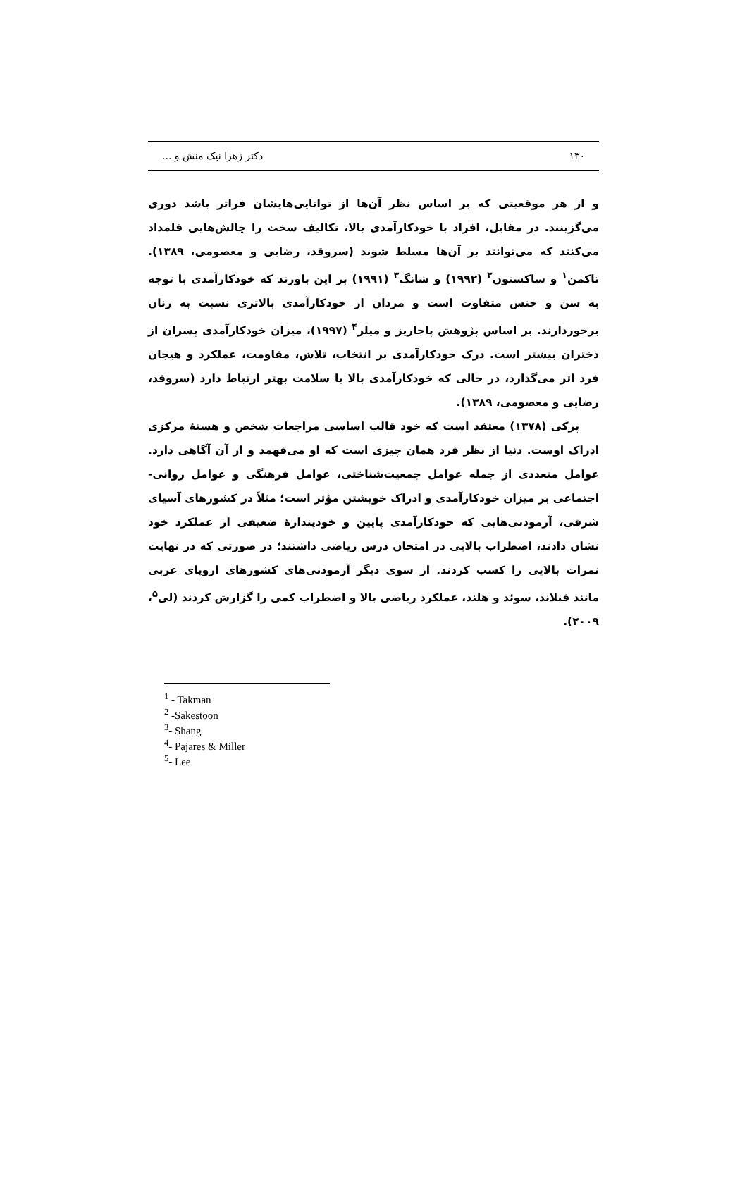۱۳۰ دکتر زهرا نیک منش و ...
و از هر موقعیتی که بر اساس نظر آن‌ها از توانایی‌هایشان فراتر باشد دوری می‌گزینند. در مقابل، افراد با خودکارآمدی بالا، تکالیف سخت را چالش‌هایی قلمداد می‌کنند که می‌توانند بر آن‌ها مسلط شوند (سروقد، رضایی و معصومی، ۱۳۸۹). تاکمن<sup>۱</sup> و ساکستون<sup>۲</sup> (۱۹۹۲) و شانگ<sup>۳</sup> (۱۹۹۱) بر این باورند که خودکارآمدی با توجه به سن و جنس متفاوت است و مردان از خودکارآمدی بالاتری نسبت به زنان برخوردارند. بر اساس پژوهش پاجاریز و میلر<sup>۴</sup> (۱۹۹۷)، میزان خودکارآمدی پسران از دختران بیشتر است. درک خودکارآمدی بر انتخاب، تلاش، مقاومت، عملکرد و هیجان فرد اثر می‌گذارد، در حالی که خودکارآمدی بالا با سلامت بهتر ارتباط دارد (سروقد، رضایی و معصومی، ۱۳۸۹).
پرکی (۱۳۷۸) معتقد است که خود قالب اساسی مراجعات شخص و هستهٔ مرکزی ادراک اوست. دنیا از نظر فرد همان چیزی است که او می‌فهمد و از آن آگاهی دارد. عوامل متعددی از جمله عوامل جمعیت‌شناختی، عوامل فرهنگی و عوامل روانی- اجتماعی بر میزان خودکارآمدی و ادراک خویشتن مؤثر است؛ مثلاً در کشورهای آسیای شرقی، آزمودنی‌هایی که خودکارآمدی پایین و خودپندارهٔ ضعیفی از عملکرد خود نشان دادند، اضطراب بالایی در امتحان درس ریاضی داشتند؛ در صورتی که در نهایت نمرات بالایی را کسب کردند. از سوی دیگر آزمودنی‌های کشورهای اروپای غربی مانند فنلاند، سوئد و هلند، عملکرد ریاضی بالا و اضطراب کمی را گزارش کردند (لی<sup>۵</sup>، ۲۰۰۹).
<sup>1</sup> - Takman
<sup>2</sup> -Sakestoon
<sup>3</sup>- Shang
<sup>4</sup>- Pajares & Miller
<sup>5</sup>- Lee